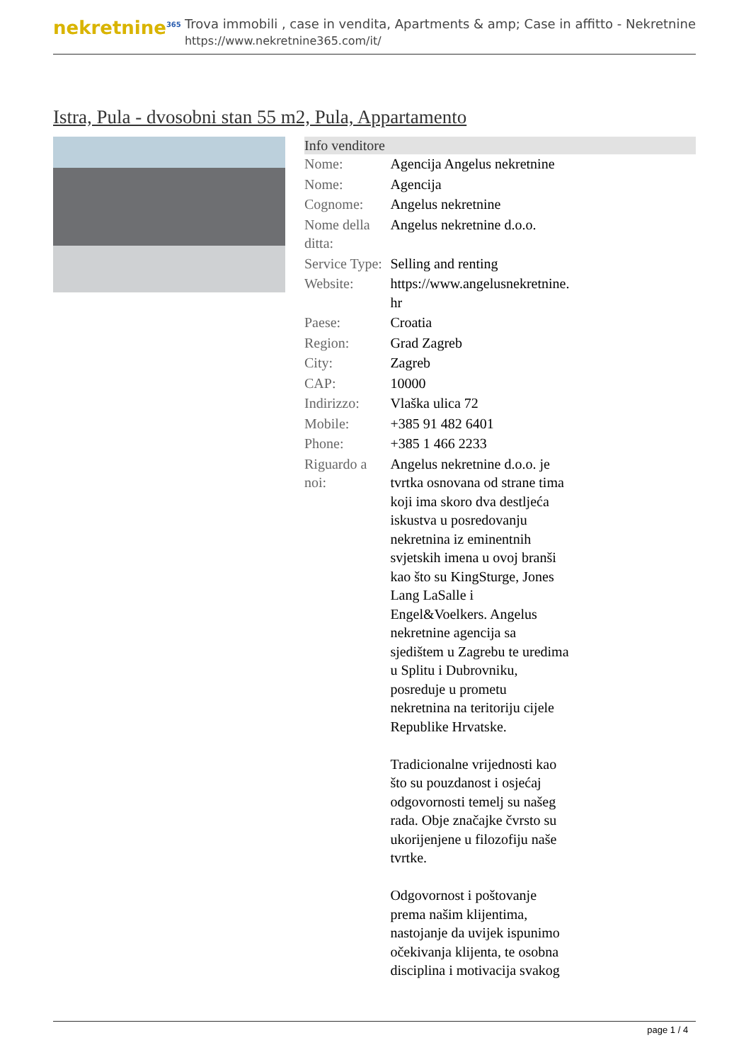nekretnine<sup>365</sup>
Trova immobili , case in vendita, Apartments & amp; Case in affitto - Nekretnine
https://www.nekretnine365.com/it/
Istra, Pula - dvosobni stan 55 m2, Pula, Appartamento
| Info venditore | | |
| --- | --- | --- |
| Nome: | Agencija Angelus nekretnine | |
| Nome: | Agencija | |
| Cognome: | Angelus nekretnine | |
| Nome della ditta: | Angelus nekretnine d.o.o. | |
| Service Type: | Selling and renting | |
| Website: | https://www.angelusnekretnine. hr | |
| Paese: | Croatia | |
| Region: | Grad Zagreb | |
| City: | Zagreb | |
| CAP: | 10000 | |
| Indirizzo: | Vlaška ulica 72 | |
| Mobile: | +385 91 482 6401 | |
| Phone: | +385 1 466 2233 | |
| Riguardo a noi: | Angelus nekretnine d.o.o. je tvrtka osnovana od strane tima koji ima skoro dva destljeća iskustva u posredovanju nekretnina iz eminentnih svjetskih imena u ovoj branši kao što su KingSturge, Jones Lang LaSalle i Engel&Voelkers. Angelus nekretnine agencija sa sjedištem u Zagrebu te uredima u Splitu i Dubrovniku, posreduje u prometu nekretnina na teritoriju cijele Republike Hrvatske. Tradicionalne vrijednosti kao što su pouzdanost i osjećaj odgovornosti temelj su našeg rada. Obje značajke čvrsto su ukorijenjene u filozofiju naše tvrtke. Odgovornost i poštovanje prema našim klijentima, nastojanje da uvijek ispunimo očekivanja klijenta, te osobna disciplina i motivacija svakog | |
page 1 / 4